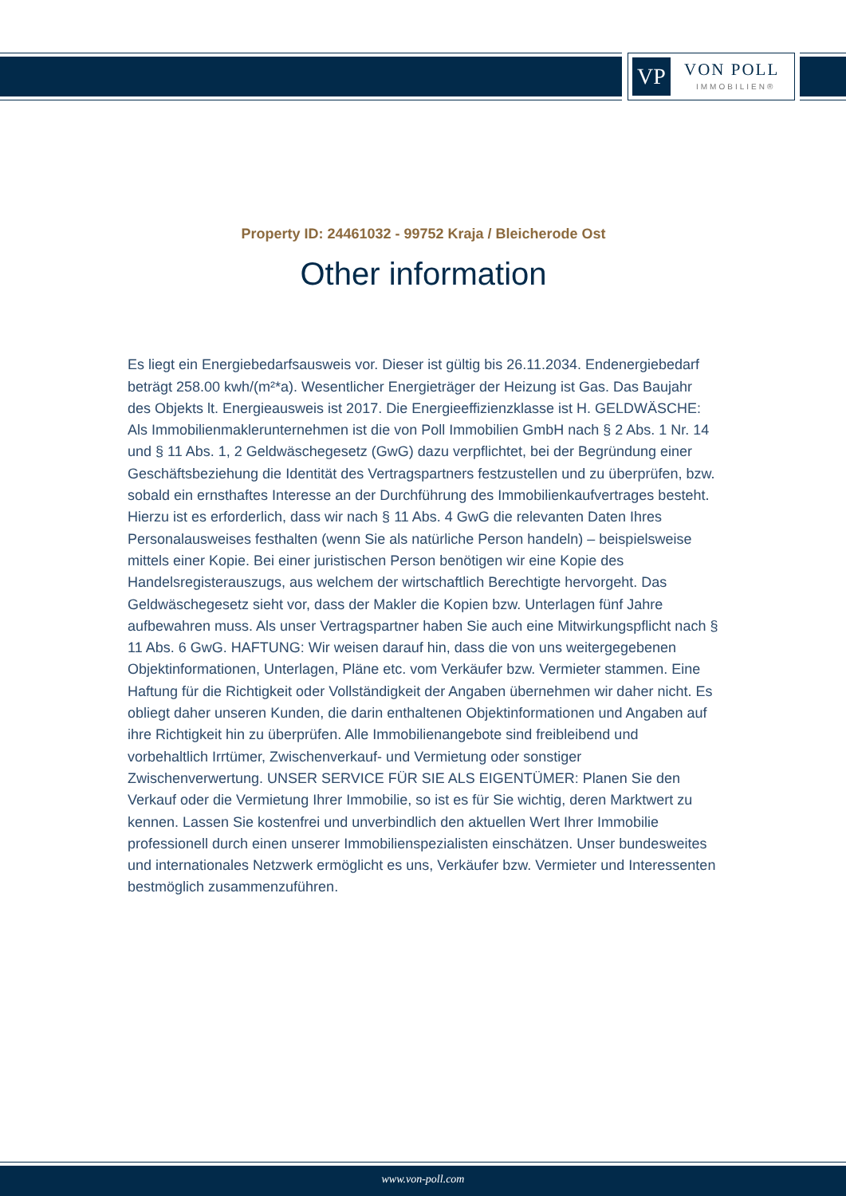VP VON POLL
IMMOBILIEN®
Property ID: 24461032 - 99752 Kraja / Bleicherode Ost
Other information
Es liegt ein Energiebedarfsausweis vor. Dieser ist gültig bis 26.11.2034. Endenergiebedarf beträgt 258.00 kwh/(m²*a). Wesentlicher Energieträger der Heizung ist Gas. Das Baujahr des Objekts lt. Energieausweis ist 2017. Die Energieeffizienzklasse ist H. GELDWÄSCHE: Als Immobilienmaklerunternehmen ist die von Poll Immobilien GmbH nach § 2 Abs. 1 Nr. 14 und § 11 Abs. 1, 2 Geldwäschegesetz (GwG) dazu verpflichtet, bei der Begründung einer Geschäftsbeziehung die Identität des Vertragspartners festzustellen und zu überprüfen, bzw. sobald ein ernsthaftes Interesse an der Durchführung des Immobilienkaufvertrages besteht. Hierzu ist es erforderlich, dass wir nach § 11 Abs. 4 GwG die relevanten Daten Ihres Personalausweises festhalten (wenn Sie als natürliche Person handeln) – beispielsweise mittels einer Kopie. Bei einer juristischen Person benötigen wir eine Kopie des Handelsregisterauszugs, aus welchem der wirtschaftlich Berechtigte hervorgeht. Das Geldwäschegesetz sieht vor, dass der Makler die Kopien bzw. Unterlagen fünf Jahre aufbewahren muss. Als unser Vertragspartner haben Sie auch eine Mitwirkungspflicht nach § 11 Abs. 6 GwG. HAFTUNG: Wir weisen darauf hin, dass die von uns weitergegebenen Objektinformationen, Unterlagen, Pläne etc. vom Verkäufer bzw. Vermieter stammen. Eine Haftung für die Richtigkeit oder Vollständigkeit der Angaben übernehmen wir daher nicht. Es obliegt daher unseren Kunden, die darin enthaltenen Objektinformationen und Angaben auf ihre Richtigkeit hin zu überprüfen. Alle Immobilienangebote sind freibleibend und vorbehaltlich Irrtümer, Zwischenverkauf- und Vermietung oder sonstiger Zwischenverwertung. UNSER SERVICE FÜR SIE ALS EIGENTÜMER: Planen Sie den Verkauf oder die Vermietung Ihrer Immobilie, so ist es für Sie wichtig, deren Marktwert zu kennen. Lassen Sie kostenfrei und unverbindlich den aktuellen Wert Ihrer Immobilie professionell durch einen unserer Immobilienspezialisten einschätzen. Unser bundesweites und internationales Netzwerk ermöglicht es uns, Verkäufer bzw. Vermieter und Interessenten bestmöglich zusammenzuführen.
www.von-poll.com